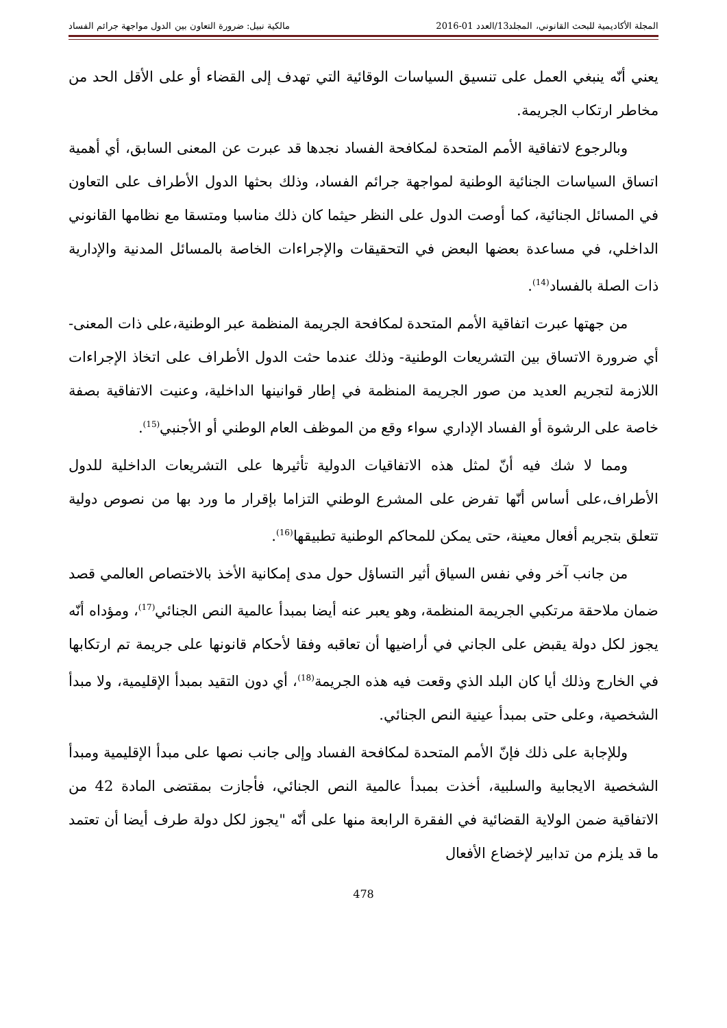المجلة الأكاديمية للبحث القانوني، المجلد13/العدد 01-2016 مالكية نبيل: ضرورة التعاون بين الدول مواجهة جرائم الفساد
يعني أنّه ينبغي العمل على تنسيق السياسات الوقائية التي تهدف إلى القضاء أو على الأقل الحد من مخاطر ارتكاب الجريمة.
وبالرجوع لاتفاقية الأمم المتحدة لمكافحة الفساد نجدها قد عبرت عن المعنى السابق، أي أهمية اتساق السياسات الجنائية الوطنية لمواجهة جرائم الفساد، وذلك بحثها الدول الأطراف على التعاون في المسائل الجنائية، كما أوصت الدول على النظر حيثما كان ذلك مناسبا ومتسقا مع نظامها القانوني الداخلي، في مساعدة بعضها البعض في التحقيقات والإجراءات الخاصة بالمسائل المدنية والإدارية ذات الصلة بالفساد<sup>(14)</sup>.
من جهتها عبرت اتفاقية الأمم المتحدة لمكافحة الجريمة المنظمة عبر الوطنية،على ذات المعنى-أي ضرورة الاتساق بين التشريعات الوطنية- وذلك عندما حثت الدول الأطراف على اتخاذ الإجراءات اللازمة لتجريم العديد من صور الجريمة المنظمة في إطار قوانينها الداخلية، وعنيت الاتفاقية بصفة خاصة على الرشوة أو الفساد الإداري سواء وقع من الموظف العام الوطني أو الأجنبي<sup>(15)</sup>.
ومما لا شك فيه أنّ لمثل هذه الاتفاقيات الدولية تأثيرها على التشريعات الداخلية للدول الأطراف،على أساس أنّها تفرض على المشرع الوطني التزاما بإقرار ما ورد بها من نصوص دولية تتعلق بتجريم أفعال معينة، حتى يمكن للمحاكم الوطنية تطبيقها<sup>(16)</sup>.
من جانب آخر وفي نفس السياق أثير التساؤل حول مدى إمكانية الأخذ بالاختصاص العالمي قصد ضمان ملاحقة مرتكبي الجريمة المنظمة، وهو يعبر عنه أيضا بمبدأ عالمية النص الجنائي<sup>(17)</sup>، ومؤداه أنّه يجوز لكل دولة يقبض على الجاني في أراضيها أن تعاقبه وفقا لأحكام قانونها على جريمة تم ارتكابها في الخارج وذلك أيا كان البلد الذي وقعت فيه هذه الجريمة<sup>(18)</sup>، أي دون التقيد بمبدأ الإقليمية، ولا مبدأ الشخصية، وعلى حتى بمبدأ عينية النص الجنائي.
وللإجابة على ذلك فإنّ الأمم المتحدة لمكافحة الفساد وإلى جانب نصها على مبدأ الإقليمية ومبدأ الشخصية الايجابية والسلبية، أخذت بمبدأ عالمية النص الجنائي، فأجازت بمقتضى المادة 42 من الاتفاقية ضمن الولاية القضائية في الفقرة الرابعة منها على أنّه "يجوز لكل دولة طرف أيضا أن تعتمد ما قد يلزم من تدابير لإخضاع الأفعال
478